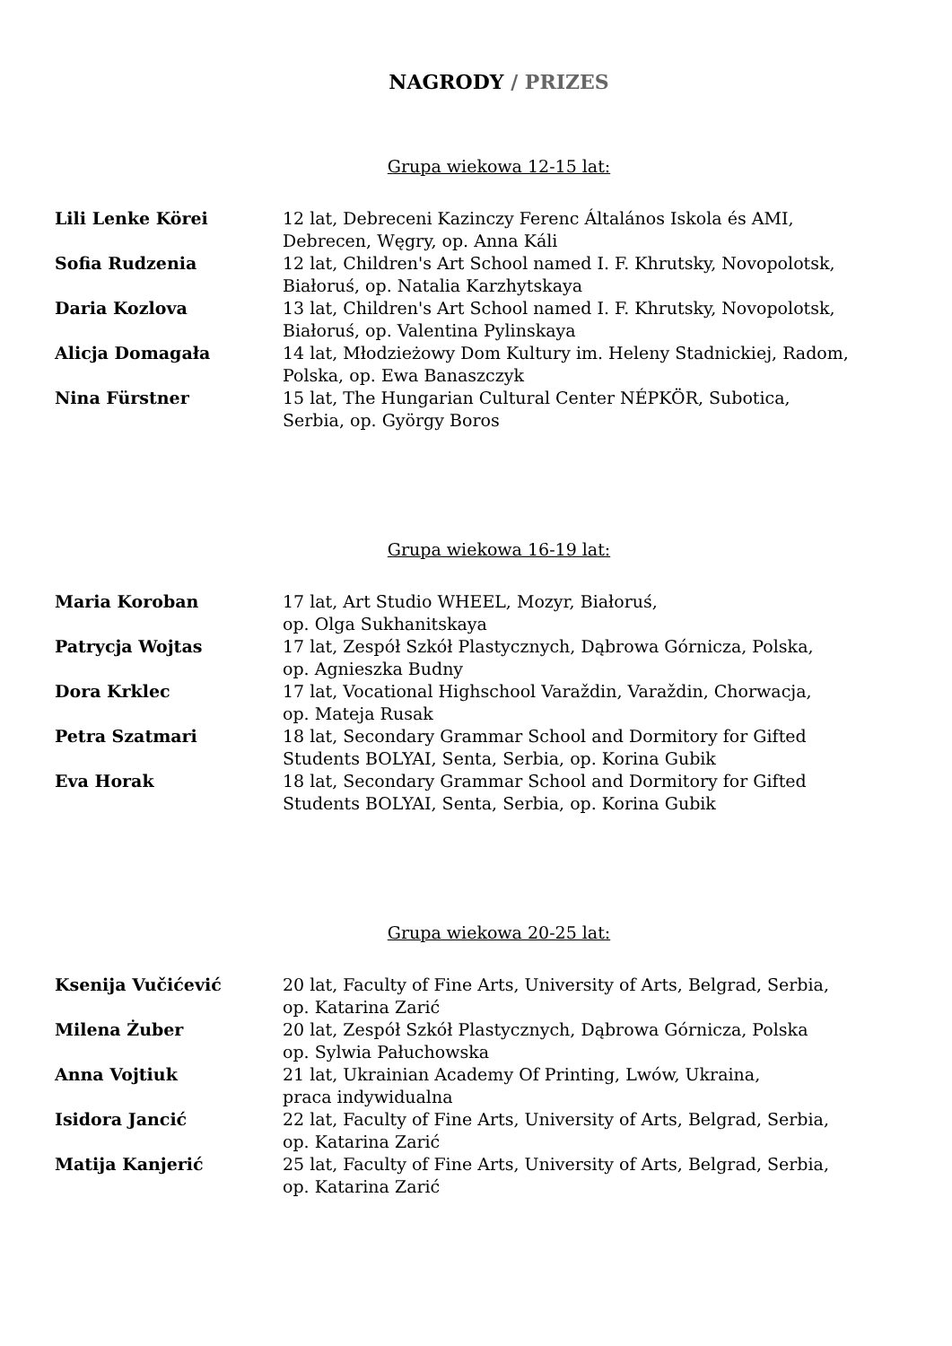NAGRODY / PRIZES
Grupa wiekowa 12-15 lat:
Lili Lenke Körei 12 lat, Debreceni Kazinczy Ferenc Általános Iskola és AMI,
Debrecen, Węgry, op. Anna Káli
Sofia Rudzenia 12 lat, Children's Art School named I. F. Khrutsky, Novopolotsk,
Białoruś, op. Natalia Karzhytskaya
Daria Kozlova 13 lat, Children's Art School named I. F. Khrutsky, Novopolotsk,
Białoruś, op. Valentina Pylinskaya
Alicja Domagała 14 lat, Młodzieżowy Dom Kultury im. Heleny Stadnickiej, Radom,
Polska, op. Ewa Banaszczyk
Nina Fürstner 15 lat, The Hungarian Cultural Center NÉPKÖR, Subotica,
Serbia, op. György Boros
Grupa wiekowa 16-19 lat:
Maria Koroban 17 lat, Art Studio WHEEL, Mozyr, Białoruś,
op. Olga Sukhanitskaya
Patrycja Wojtas 17 lat, Zespół Szkół Plastycznych, Dąbrowa Górnicza, Polska,
op. Agnieszka Budny
Dora Krklec 17 lat, Vocational Highschool Varaždin, Varaždin, Chorwacja,
op. Mateja Rusak
Petra Szatmari 18 lat, Secondary Grammar School and Dormitory for Gifted
Students BOLYAI, Senta, Serbia, op. Korina Gubik
Eva Horak 18 lat, Secondary Grammar School and Dormitory for Gifted
Students BOLYAI, Senta, Serbia, op. Korina Gubik
Grupa wiekowa 20-25 lat:
Ksenija Vučićević 20 lat, Faculty of Fine Arts, University of Arts, Belgrad, Serbia,
op. Katarina Zarić
Milena Żuber 20 lat, Zespół Szkół Plastycznych, Dąbrowa Górnicza, Polska
op. Sylwia Pałuchowska
Anna Vojtiuk 21 lat, Ukrainian Academy Of Printing, Lwów, Ukraina,
praca indywidualna
Isidora Jancić 22 lat, Faculty of Fine Arts, University of Arts, Belgrad, Serbia,
op. Katarina Zarić
Matija Kanjerić 25 lat, Faculty of Fine Arts, University of Arts, Belgrad, Serbia,
op. Katarina Zarić